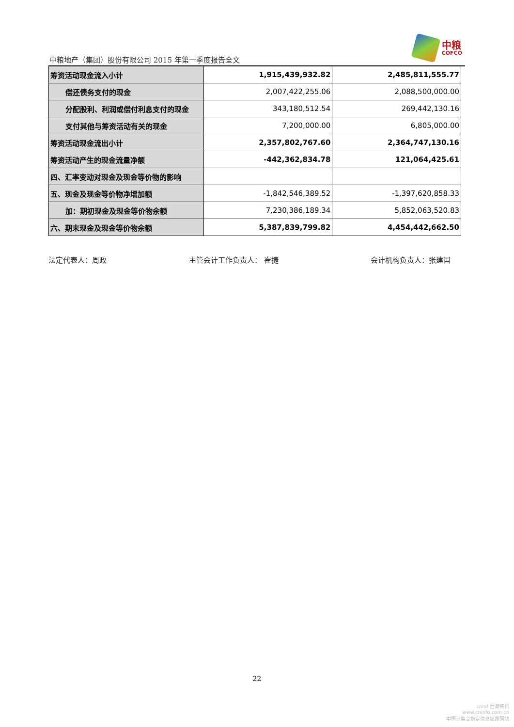中粮地产（集团）股份有限公司 2015 年第一季度报告全文
中粮
COFCO
| 筹资活动现金流入小计 | 1,915,439,932.82 | 2,485,811,555.77 |
| 偿还债务支付的现金 | 2,007,422,255.06 | 2,088,500,000.00 |
| 分配股利、利润或偿付利息支付的现金 | 343,180,512.54 | 269,442,130.16 |
| 支付其他与筹资活动有关的现金 | 7,200,000.00 | 6,805,000.00 |
| 筹资活动现金流出小计 | 2,357,802,767.60 | 2,364,747,130.16 |
| 筹资活动产生的现金流量净额 | -442,362,834.78 | 121,064,425.61 |
| 四、汇率变动对现金及现金等价物的影响 | | |
| 五、现金及现金等价物净增加额 | -1,842,546,389.52 | -1,397,620,858.33 |
| 加：期初现金及现金等价物余额 | 7,230,386,189.34 | 5,852,063,520.83 |
| 六、期末现金及现金等价物余额 | 5,387,839,799.82 | 4,454,442,662.50 |
法定代表人：周政 主管会计工作负责人： 崔捷 会计机构负责人：张建国
22
cninf 巨潮资讯
www.cninfo.com.cn
中国证监会指定信息披露网站